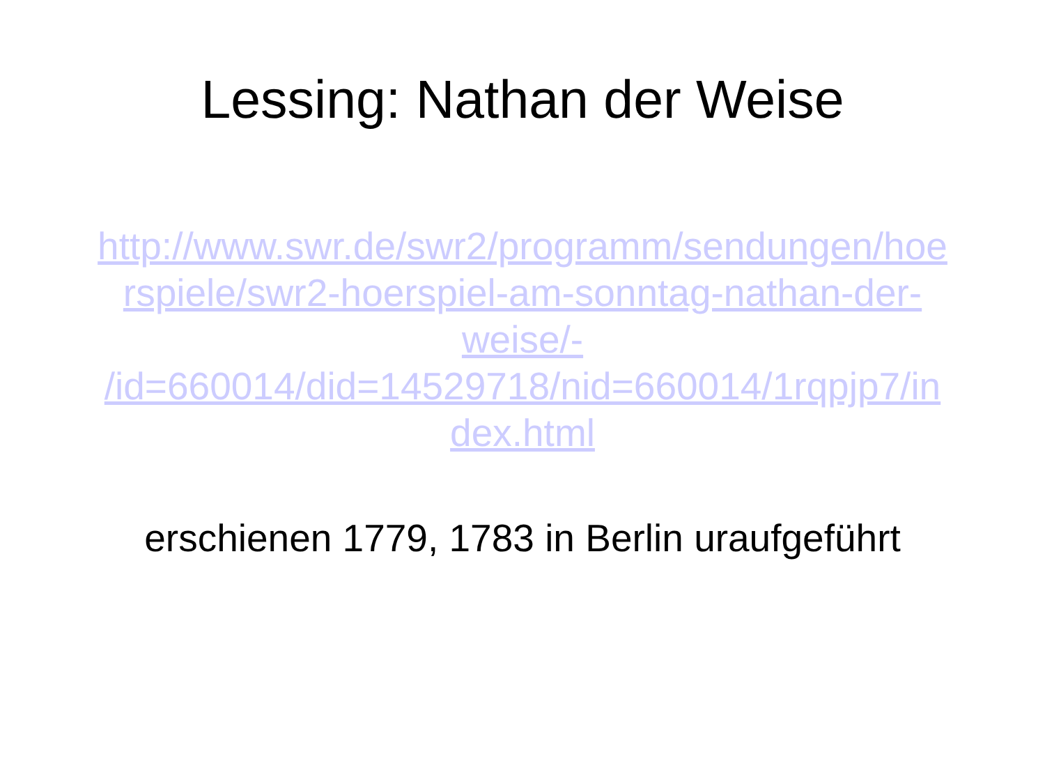Lessing: Nathan der Weise
http://www.swr.de/swr2/programm/sendungen/hoe
rspiele/swr2-hoerspiel-am-sonntag-nathan-der-
weise/-
/id=660014/did=14529718/nid=660014/1rqpjp7/in
dex.html
erschienen 1779, 1783 in Berlin uraufgeführt